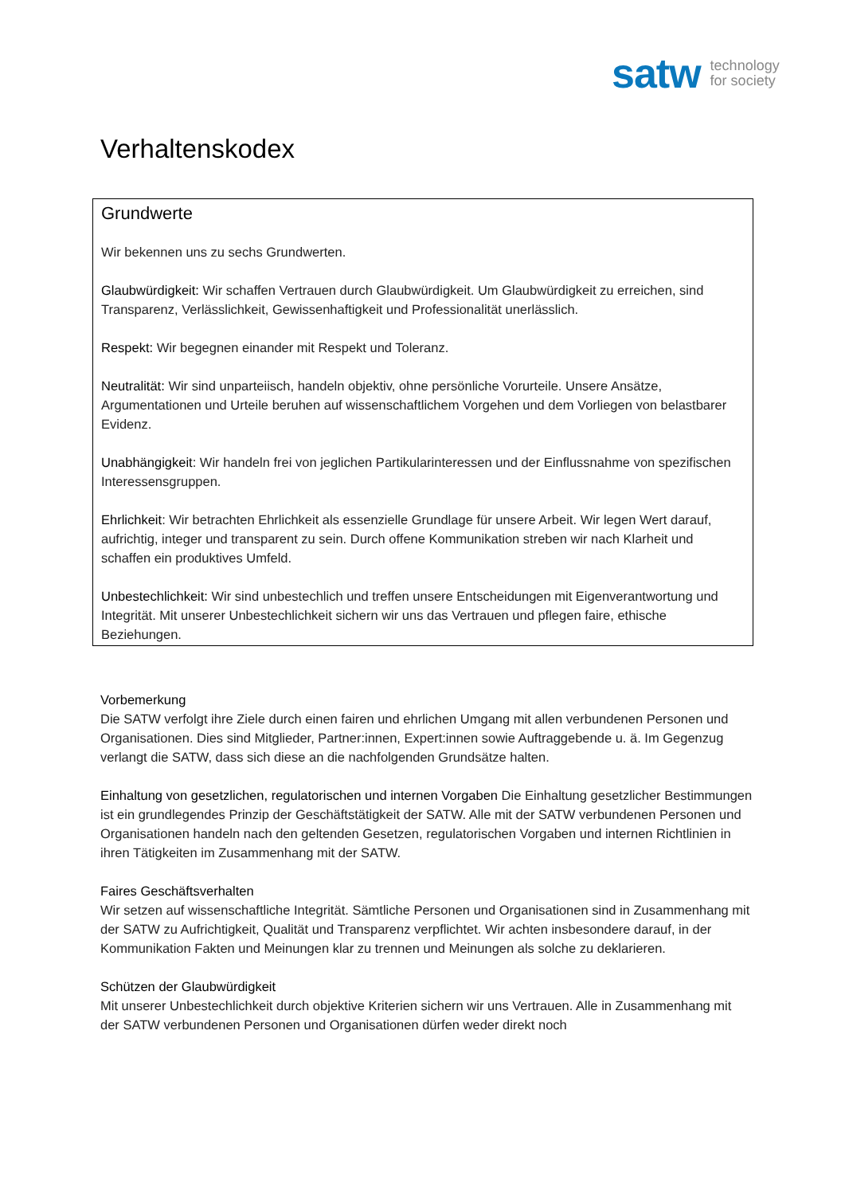satw technology
for society
Verhaltenskodex
Grundwerte
Wir bekennen uns zu sechs Grundwerten.
Glaubwürdigkeit: Wir schaffen Vertrauen durch Glaubwürdigkeit. Um Glaubwürdigkeit zu erreichen, sind Transparenz, Verlässlichkeit, Gewissenhaftigkeit und Professionalität unerlässlich.
Respekt: Wir begegnen einander mit Respekt und Toleranz.
Neutralität: Wir sind unparteiisch, handeln objektiv, ohne persönliche Vorurteile. Unsere Ansätze, Argumentationen und Urteile beruhen auf wissenschaftlichem Vorgehen und dem Vorliegen von belastbarer Evidenz.
Unabhängigkeit: Wir handeln frei von jeglichen Partikularinteressen und der Einflussnahme von spezifischen Interessensgruppen.
Ehrlichkeit: Wir betrachten Ehrlichkeit als essenzielle Grundlage für unsere Arbeit. Wir legen Wert darauf, aufrichtig, integer und transparent zu sein. Durch offene Kommunikation streben wir nach Klarheit und schaffen ein produktives Umfeld.
Unbestechlichkeit: Wir sind unbestechlich und treffen unsere Entscheidungen mit Eigenverantwortung und Integrität. Mit unserer Unbestechlichkeit sichern wir uns das Vertrauen und pflegen faire, ethische Beziehungen.
Vorbemerkung
Die SATW verfolgt ihre Ziele durch einen fairen und ehrlichen Umgang mit allen verbundenen Personen und Organisationen. Dies sind Mitglieder, Partner:innen, Expert:innen sowie Auftraggebende u. ä. Im Gegenzug verlangt die SATW, dass sich diese an die nachfolgenden Grundsätze halten.
Einhaltung von gesetzlichen, regulatorischen und internen Vorgaben Die Einhaltung gesetzlicher Bestimmungen ist ein grundlegendes Prinzip der Geschäftstätigkeit der SATW. Alle mit der SATW verbundenen Personen und Organisationen handeln nach den geltenden Gesetzen, regulatorischen Vorgaben und internen Richtlinien in ihren Tätigkeiten im Zusammenhang mit der SATW.
Faires Geschäftsverhalten
Wir setzen auf wissenschaftliche Integrität. Sämtliche Personen und Organisationen sind in Zusammenhang mit der SATW zu Aufrichtigkeit, Qualität und Transparenz verpflichtet. Wir achten insbesondere darauf, in der Kommunikation Fakten und Meinungen klar zu trennen und Meinungen als solche zu deklarieren.
Schützen der Glaubwürdigkeit
Mit unserer Unbestechlichkeit durch objektive Kriterien sichern wir uns Vertrauen. Alle in Zusammenhang mit der SATW verbundenen Personen und Organisationen dürfen weder direkt noch